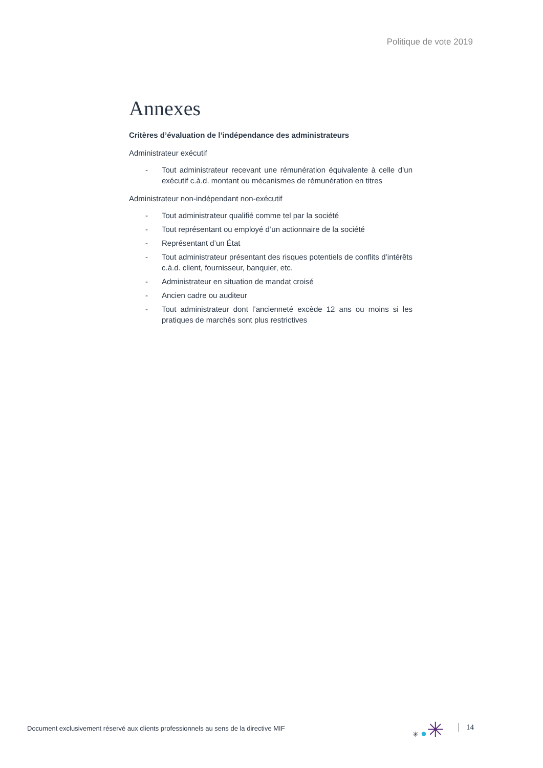Politique de vote 2019
Annexes
Critères d’évaluation de l’indépendance des administrateurs
Administrateur exécutif
- Tout administrateur recevant une rémunération équivalente à celle d’un exécutif c.à.d. montant ou mécanismes de rémunération en titres
Administrateur non-indépendant non-exécutif
- Tout administrateur qualifié comme tel par la société
- Tout représentant ou employé d’un actionnaire de la société
- Représentant d’un État
- Tout administrateur présentant des risques potentiels de conflits d’intérêts c.à.d. client, fournisseur, banquier, etc.
- Administrateur en situation de mandat croisé
- Ancien cadre ou auditeur
- Tout administrateur dont l’ancienneté excède 12 ans ou moins si les pratiques de marchés sont plus restrictives
Document exclusivement réservé aux clients professionnels au sens de la directive MIF
✳ ●✳
14